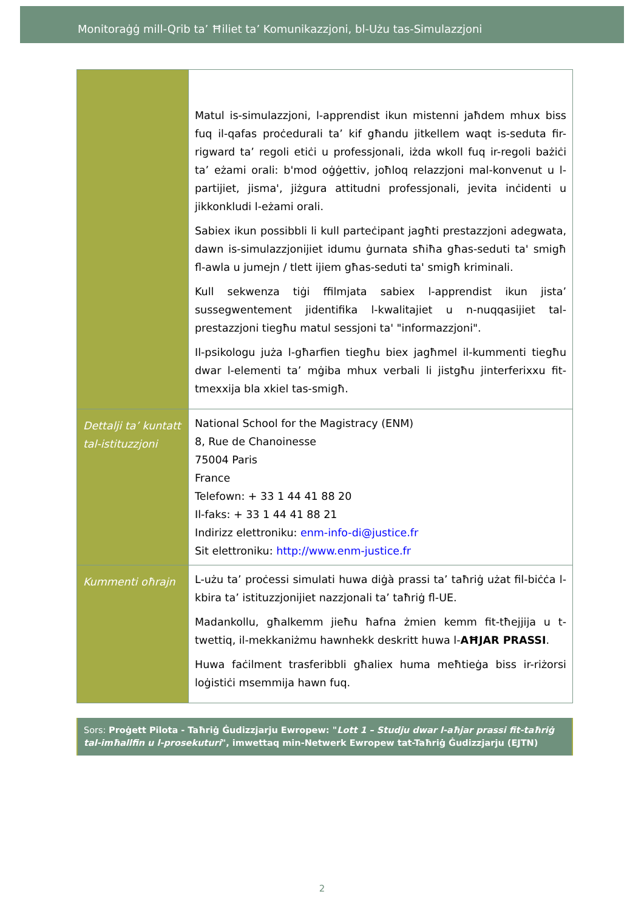Monitoraġġ mill-Qrib ta’ Ħiliet ta’ Komunikazzjoni, bl-Użu tas-Simulazzjoni
| | Matul is-simulazzjoni, l-apprendist ikun mistenni jaħdem mhux biss fuq il-qafas proċedurali ta’ kif għandu jitkellem waqt is-seduta fir-rigward ta’ regoli etiċi u professjonali, iżda wkoll fuq ir-regoli bażiċi ta’ eżami orali: b'mod oġġettiv, joħloq relazzjoni mal-konvenut u l-partijiet, jisma', jiżgura attitudni professjonali, jevita inċidenti u jikkonkludi l-eżami orali. Sabiex ikun possibbli li kull parteċipant jagħti prestazzjoni adegwata, dawn is-simulazzjonijiet idumu ġurnata sħiħa għas-seduti ta' smigħ fl-awla u jumejn / tlett ijiem għas-seduti ta' smigħ kriminali. Kull sekwenza tiġi ffilmjata sabiex l-apprendist ikun jista’ sussegwentement jidentifika l-kwalitajiet u n-nuqqasijiet tal-prestazzjoni tiegħu matul sessjoni ta' "informazzjoni". Il-psikologu juża l-għarfien tiegħu biex jagħmel il-kummenti tiegħu dwar l-elementi ta’ mġiba mhux verbali li jistgħu jinterferixxu fit-tmexxija bla xkiel tas-smigħ. |
| Dettalji ta’ kuntatt tal-istituzzjoni | National School for the Magistracy (ENM) 8, Rue de Chanoinesse 75004 Paris France Telefown: + 33 1 44 41 88 20 Il-faks: + 33 1 44 41 88 21 Indirizz elettroniku: enm-info-di@justice.fr Sit elettroniku: http://www.enm-justice.fr |
| Kummenti oħrajn | L-użu ta’ proċessi simulati huwa diġà prassi ta’ taħriġ użat fil-biċċa l-kbira ta’ istituzzjonijiet nazzjonali ta’ taħriġ fl-UE. Madankollu, għalkemm jieħu ħafna żmien kemm fit-tħejjija u t-twettiq, il-mekkaniżmu hawnhekk deskritt huwa l- AĦJAR PRASSI . Huwa faċilment trasferibbli għaliex huma meħtieġa biss ir-riżorsi loġistiċi msemmija hawn fuq. |
Sors: Proġett Pilota - Taħriġ Ġudizzjarju Ewropew: "Lott 1 – Studju dwar l-aħjar prassi fit-taħriġ tal-imħallfin u l-prosekuturi", imwettaq min-Netwerk Ewropew tat-Taħriġ Ġudizzjarju (EJTN)
2